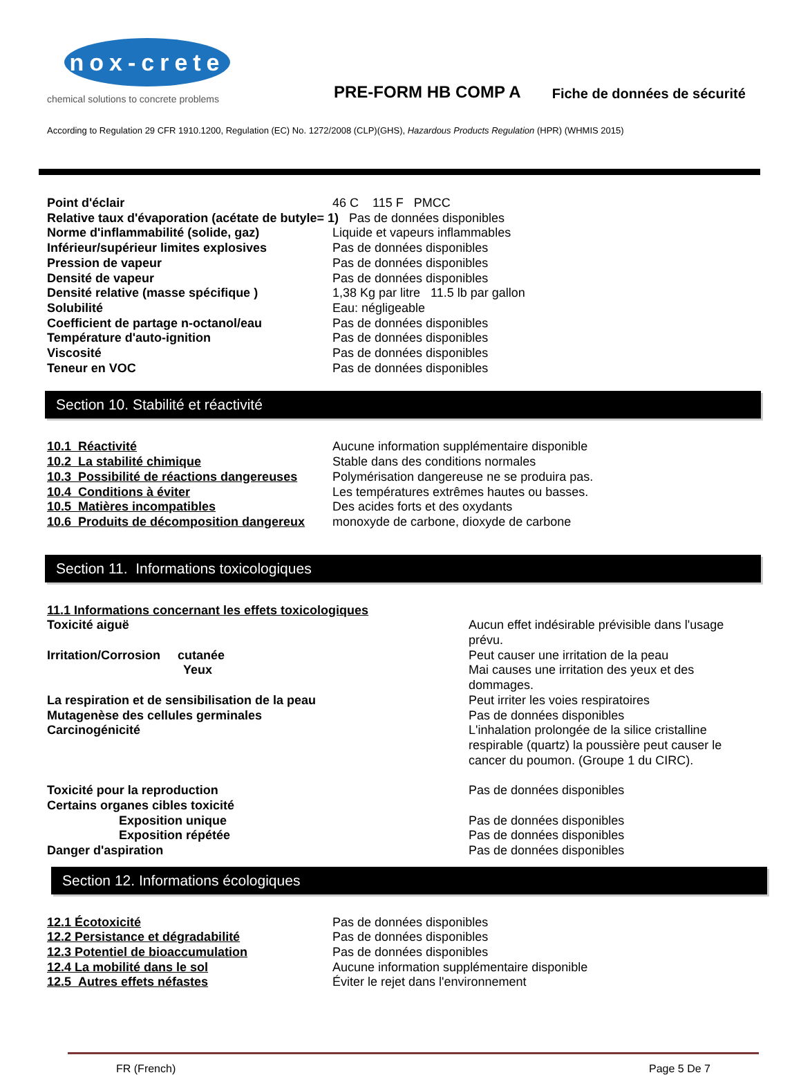nox-crete
chemical solutions to concrete problems
PRE-FORM HB COMP A
Fiche de données de sécurité
According to Regulation 29 CFR 1910.1200, Regulation (EC) No. 1272/2008 (CLP)(GHS), Hazardous Products Regulation (HPR) (WHMIS 2015)
| Point d'éclair | 46 C 115 F PMCC |
| Relative taux d'évaporation (acétate de butyle= 1) Pas de données disponibles | |
| Norme d'inflammabilité (solide, gaz) | Liquide et vapeurs inflammables |
| Inférieur/supérieur limites explosives | Pas de données disponibles |
| Pression de vapeur | Pas de données disponibles |
| Densité de vapeur | Pas de données disponibles |
| Densité relative (masse spécifique ) | 1,38 Kg par litre 11.5 lb par gallon |
| Solubilité | Eau: négligeable |
| Coefficient de partage n-octanol/eau | Pas de données disponibles |
| Température d'auto-ignition | Pas de données disponibles |
| Viscosité | Pas de données disponibles |
| Teneur en VOC | Pas de données disponibles |
Section 10. Stabilité et réactivité
| 10.1 Réactivité | Aucune information supplémentaire disponible |
| 10.2 La stabilité chimique | Stable dans des conditions normales |
| 10.3 Possibilité de réactions dangereuses | Polymérisation dangereuse ne se produira pas. |
| 10.4 Conditions à éviter | Les températures extrêmes hautes ou basses. |
| 10.5 Matières incompatibles | Des acides forts et des oxydants |
| 10.6 Produits de décomposition dangereux | monoxyde de carbone, dioxyde de carbone |
Section 11. Informations toxicologiques
| 11.1 Informations concernant les effets toxicologiques | |
| Toxicité aiguë | Aucun effet indésirable prévisible dans l'usage prévu. |
| Irritation/Corrosion cutanée | Peut causer une irritation de la peau |
| Yeux | Mai causes une irritation des yeux et des dommages. |
| La respiration et de sensibilisation de la peau | Peut irriter les voies respiratoires |
| Mutagenèse des cellules germinales | Pas de données disponibles |
| Carcinogénicité | L'inhalation prolongée de la silice cristalline respirable (quartz) la poussière peut causer le cancer du poumon. (Groupe 1 du CIRC). |
| Toxicité pour la reproduction | Pas de données disponibles |
| Certains organes cibles toxicité | |
| Exposition unique | Pas de données disponibles |
| Exposition répétée | Pas de données disponibles |
| Danger d'aspiration | Pas de données disponibles |
Section 12. Informations écologiques
| 12.1 Écotoxicité | Pas de données disponibles |
| 12.2 Persistance et dégradabilité | Pas de données disponibles |
| 12.3 Potentiel de bioaccumulation | Pas de données disponibles |
| 12.4 La mobilité dans le sol | Aucune information supplémentaire disponible |
| 12.5 Autres effets néfastes | Éviter le rejet dans l'environnement |
FR (French) Page 5 De 7